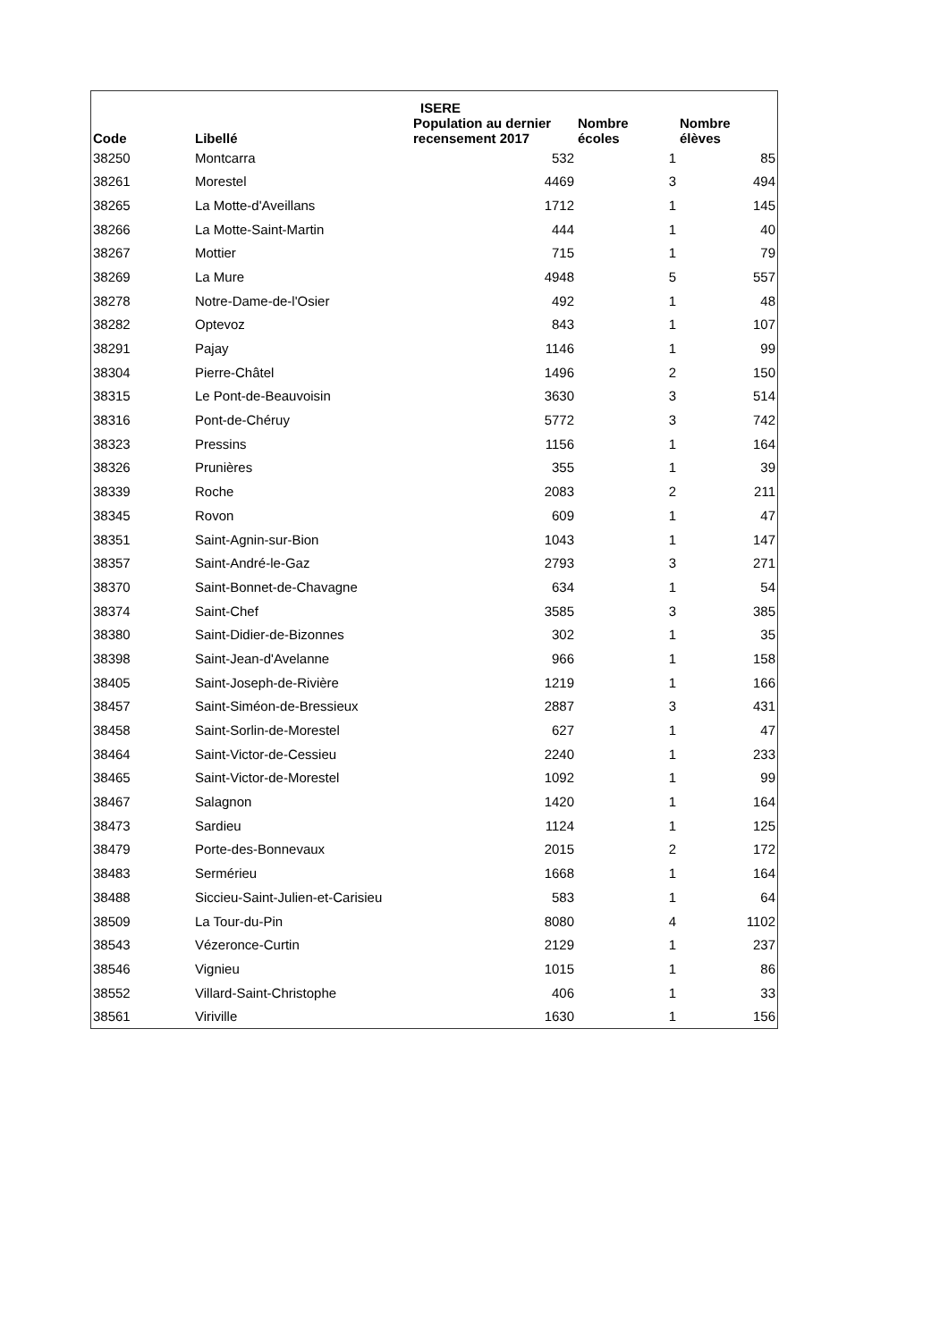| | | ISERE | | | |
| --- | --- | --- | --- | --- | --- |
| Code | Libellé | Population au dernier recensement 2017 | Nombre écoles | Nombre élèves | |
| 38250 | Montcarra | 532 | 1 | | 85 |
| 38261 | Morestel | 4469 | 3 | | 494 |
| 38265 | La Motte-d'Aveillans | 1712 | 1 | | 145 |
| 38266 | La Motte-Saint-Martin | 444 | 1 | | 40 |
| 38267 | Mottier | 715 | 1 | | 79 |
| 38269 | La Mure | 4948 | 5 | | 557 |
| 38278 | Notre-Dame-de-l'Osier | 492 | 1 | | 48 |
| 38282 | Optevoz | 843 | 1 | | 107 |
| 38291 | Pajay | 1146 | 1 | | 99 |
| 38304 | Pierre-Châtel | 1496 | 2 | | 150 |
| 38315 | Le Pont-de-Beauvoisin | 3630 | 3 | | 514 |
| 38316 | Pont-de-Chéruy | 5772 | 3 | | 742 |
| 38323 | Pressins | 1156 | 1 | | 164 |
| 38326 | Prunières | 355 | 1 | | 39 |
| 38339 | Roche | 2083 | 2 | | 211 |
| 38345 | Rovon | 609 | 1 | | 47 |
| 38351 | Saint-Agnin-sur-Bion | 1043 | 1 | | 147 |
| 38357 | Saint-André-le-Gaz | 2793 | 3 | | 271 |
| 38370 | Saint-Bonnet-de-Chavagne | 634 | 1 | | 54 |
| 38374 | Saint-Chef | 3585 | 3 | | 385 |
| 38380 | Saint-Didier-de-Bizonnes | 302 | 1 | | 35 |
| 38398 | Saint-Jean-d'Avelanne | 966 | 1 | | 158 |
| 38405 | Saint-Joseph-de-Rivière | 1219 | 1 | | 166 |
| 38457 | Saint-Siméon-de-Bressieux | 2887 | 3 | | 431 |
| 38458 | Saint-Sorlin-de-Morestel | 627 | 1 | | 47 |
| 38464 | Saint-Victor-de-Cessieu | 2240 | 1 | | 233 |
| 38465 | Saint-Victor-de-Morestel | 1092 | 1 | | 99 |
| 38467 | Salagnon | 1420 | 1 | | 164 |
| 38473 | Sardieu | 1124 | 1 | | 125 |
| 38479 | Porte-des-Bonnevaux | 2015 | 2 | | 172 |
| 38483 | Sermérieu | 1668 | 1 | | 164 |
| 38488 | Siccieu-Saint-Julien-et-Carisieu | 583 | 1 | | 64 |
| 38509 | La Tour-du-Pin | 8080 | 4 | | 1102 |
| 38543 | Vézeronce-Curtin | 2129 | 1 | | 237 |
| 38546 | Vignieu | 1015 | 1 | | 86 |
| 38552 | Villard-Saint-Christophe | 406 | 1 | | 33 |
| 38561 | Viriville | 1630 | 1 | | 156 |